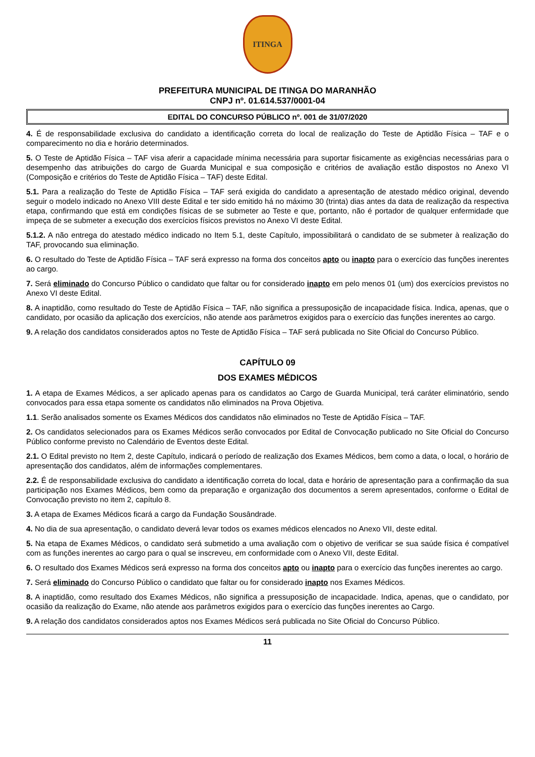ITINGA
PREFEITURA MUNICIPAL DE ITINGA DO MARANHÃO
CNPJ nº. 01.614.537/0001-04
EDITAL DO CONCURSO PÚBLICO nº. 001 de 31/07/2020
4. É de responsabilidade exclusiva do candidato a identificação correta do local de realização do Teste de Aptidão Física – TAF e o comparecimento no dia e horário determinados.
5. O Teste de Aptidão Física – TAF visa aferir a capacidade mínima necessária para suportar fisicamente as exigências necessárias para o desempenho das atribuições do cargo de Guarda Municipal e sua composição e critérios de avaliação estão dispostos no Anexo VI (Composição e critérios do Teste de Aptidão Física – TAF) deste Edital.
5.1. Para a realização do Teste de Aptidão Física – TAF será exigida do candidato a apresentação de atestado médico original, devendo seguir o modelo indicado no Anexo VIII deste Edital e ter sido emitido há no máximo 30 (trinta) dias antes da data de realização da respectiva etapa, confirmando que está em condições físicas de se submeter ao Teste e que, portanto, não é portador de qualquer enfermidade que impeça de se submeter a execução dos exercícios físicos previstos no Anexo VI deste Edital.
5.1.2. A não entrega do atestado médico indicado no Item 5.1, deste Capítulo, impossibilitará o candidato de se submeter à realização do TAF, provocando sua eliminação.
6. O resultado do Teste de Aptidão Física – TAF será expresso na forma dos conceitos apto ou inapto para o exercício das funções inerentes ao cargo.
7. Será eliminado do Concurso Público o candidato que faltar ou for considerado inapto em pelo menos 01 (um) dos exercícios previstos no Anexo VI deste Edital.
8. A inaptidão, como resultado do Teste de Aptidão Física – TAF, não significa a pressuposição de incapacidade física. Indica, apenas, que o candidato, por ocasião da aplicação dos exercícios, não atende aos parâmetros exigidos para o exercício das funções inerentes ao cargo.
9. A relação dos candidatos considerados aptos no Teste de Aptidão Física – TAF será publicada no Site Oficial do Concurso Público.
CAPÍTULO 09
DOS EXAMES MÉDICOS
1. A etapa de Exames Médicos, a ser aplicado apenas para os candidatos ao Cargo de Guarda Municipal, terá caráter eliminatório, sendo convocados para essa etapa somente os candidatos não eliminados na Prova Objetiva.
1.1. Serão analisados somente os Exames Médicos dos candidatos não eliminados no Teste de Aptidão Física – TAF.
2. Os candidatos selecionados para os Exames Médicos serão convocados por Edital de Convocação publicado no Site Oficial do Concurso Público conforme previsto no Calendário de Eventos deste Edital.
2.1. O Edital previsto no Item 2, deste Capítulo, indicará o período de realização dos Exames Médicos, bem como a data, o local, o horário de apresentação dos candidatos, além de informações complementares.
2.2. É de responsabilidade exclusiva do candidato a identificação correta do local, data e horário de apresentação para a confirmação da sua participação nos Exames Médicos, bem como da preparação e organização dos documentos a serem apresentados, conforme o Edital de Convocação previsto no item 2, capítulo 8.
3. A etapa de Exames Médicos ficará a cargo da Fundação Sousândrade.
4. No dia de sua apresentação, o candidato deverá levar todos os exames médicos elencados no Anexo VII, deste edital.
5. Na etapa de Exames Médicos, o candidato será submetido a uma avaliação com o objetivo de verificar se sua saúde física é compatível com as funções inerentes ao cargo para o qual se inscreveu, em conformidade com o Anexo VII, deste Edital.
6. O resultado dos Exames Médicos será expresso na forma dos conceitos apto ou inapto para o exercício das funções inerentes ao cargo.
7. Será eliminado do Concurso Público o candidato que faltar ou for considerado inapto nos Exames Médicos.
8. A inaptidão, como resultado dos Exames Médicos, não significa a pressuposição de incapacidade. Indica, apenas, que o candidato, por ocasião da realização do Exame, não atende aos parâmetros exigidos para o exercício das funções inerentes ao Cargo.
9. A relação dos candidatos considerados aptos nos Exames Médicos será publicada no Site Oficial do Concurso Público.
11